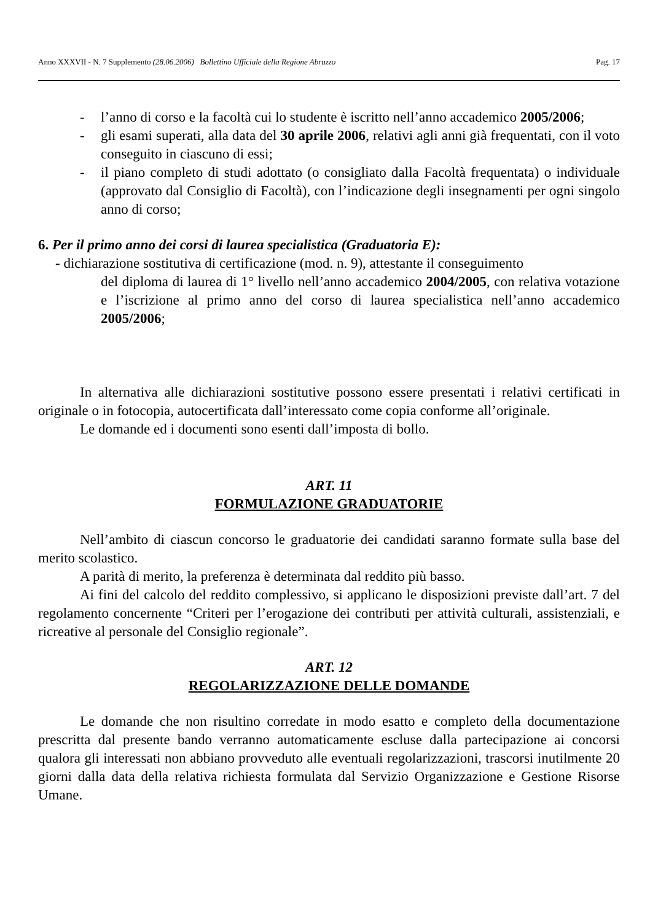Anno XXXVII - N. 7 Supplemento (28.06.2006) Bollettino Ufficiale della Regione Abruzzo Pag. 17
- l’anno di corso e la facoltà cui lo studente è iscritto nell’anno accademico 2005/2006;
- gli esami superati, alla data del 30 aprile 2006, relativi agli anni già frequentati, con il voto conseguito in ciascuno di essi;
- il piano completo di studi adottato (o consigliato dalla Facoltà frequentata) o individuale (approvato dal Consiglio di Facoltà), con l’indicazione degli insegnamenti per ogni singolo anno di corso;
6. Per il primo anno dei corsi di laurea specialistica (Graduatoria E):
- dichiarazione sostitutiva di certificazione (mod. n. 9), attestante il conseguimento
del diploma di laurea di 1° livello nell’anno accademico 2004/2005, con relativa votazione e l’iscrizione al primo anno del corso di laurea specialistica nell’anno accademico 2005/2006;
In alternativa alle dichiarazioni sostitutive possono essere presentati i relativi certificati in originale o in fotocopia, autocertificata dall’interessato come copia conforme all’originale.
Le domande ed i documenti sono esenti dall’imposta di bollo.
ART. 11
FORMULAZIONE GRADUATORIE
Nell’ambito di ciascun concorso le graduatorie dei candidati saranno formate sulla base del merito scolastico.
A parità di merito, la preferenza è determinata dal reddito più basso.
Ai fini del calcolo del reddito complessivo, si applicano le disposizioni previste dall’art. 7 del regolamento concernente “Criteri per l’erogazione dei contributi per attività culturali, assistenziali, e ricreative al personale del Consiglio regionale”.
ART. 12
REGOLARIZZAZIONE DELLE DOMANDE
Le domande che non risultino corredate in modo esatto e completo della documentazione prescritta dal presente bando verranno automaticamente escluse dalla partecipazione ai concorsi qualora gli interessati non abbiano provveduto alle eventuali regolarizzazioni, trascorsi inutilmente 20 giorni dalla data della relativa richiesta formulata dal Servizio Organizzazione e Gestione Risorse Umane.